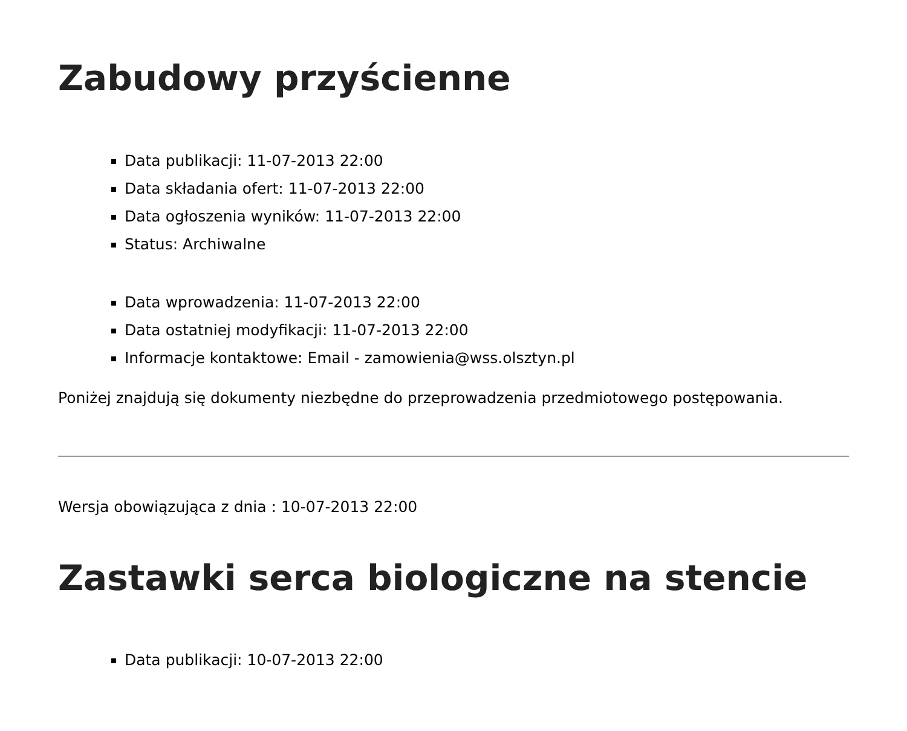Zabudowy przyścienne
Data publikacji: 11-07-2013 22:00
Data składania ofert: 11-07-2013 22:00
Data ogłoszenia wyników: 11-07-2013 22:00
Status: Archiwalne
Data wprowadzenia: 11-07-2013 22:00
Data ostatniej modyfikacji: 11-07-2013 22:00
Informacje kontaktowe: Email - zamowienia@wss.olsztyn.pl
Poniżej znajdują się dokumenty niezbędne do przeprowadzenia przedmiotowego postępowania.
Wersja obowiązująca z dnia : 10-07-2013 22:00
Zastawki serca biologiczne na stencie
Data publikacji: 10-07-2013 22:00